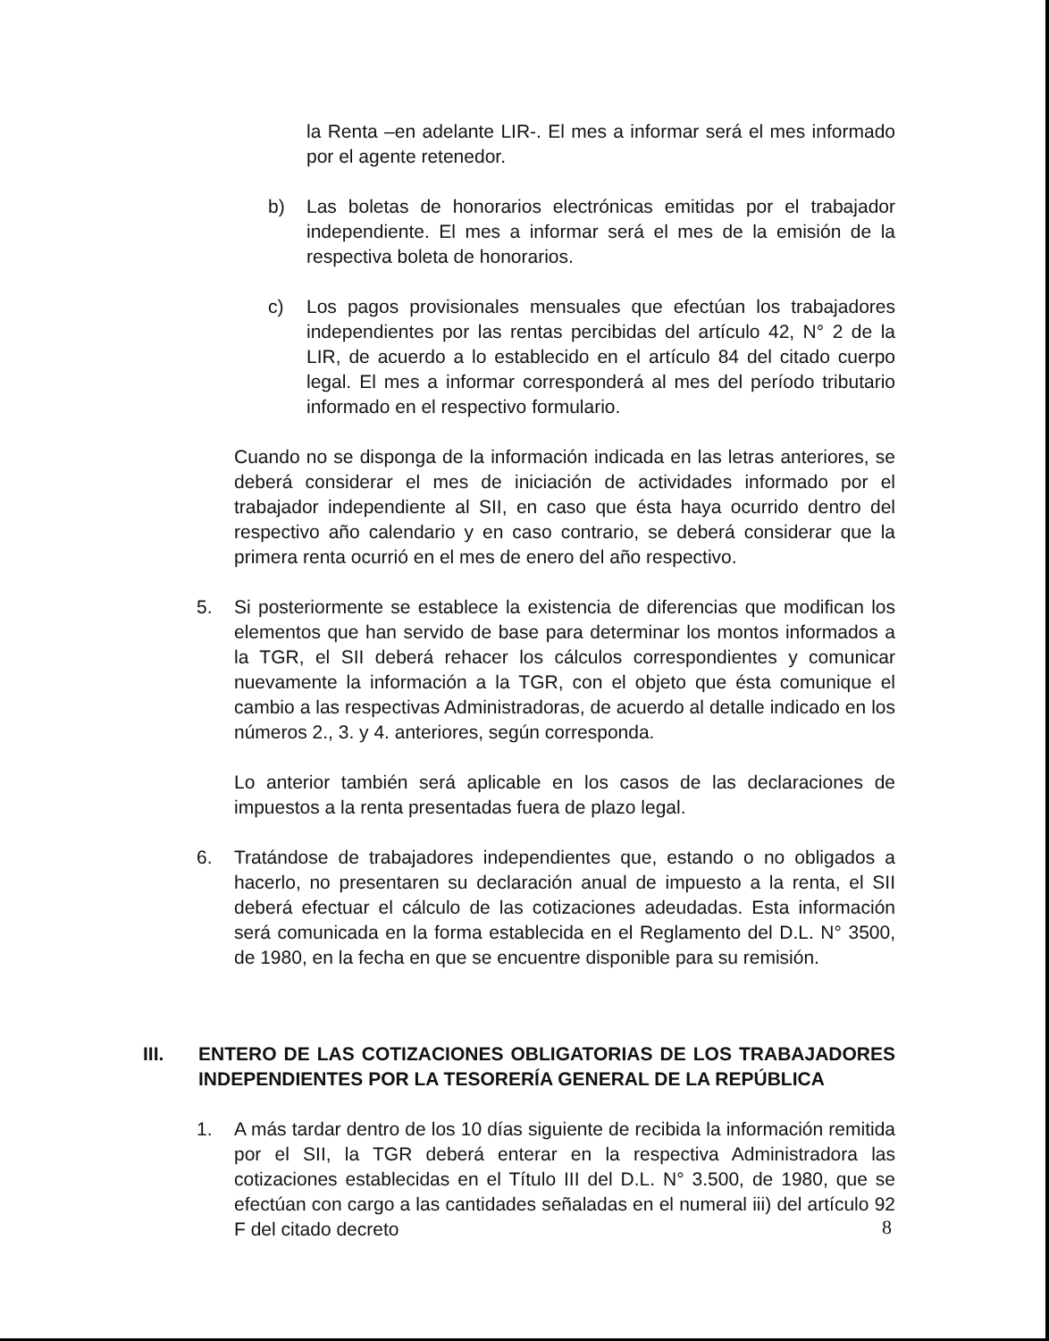la Renta –en adelante LIR-. El mes a informar será el mes informado por el agente retenedor.
b) Las boletas de honorarios electrónicas emitidas por el trabajador independiente. El mes a informar será el mes de la emisión de la respectiva boleta de honorarios.
c) Los pagos provisionales mensuales que efectúan los trabajadores independientes por las rentas percibidas del artículo 42, N° 2 de la LIR, de acuerdo a lo establecido en el artículo 84 del citado cuerpo legal. El mes a informar corresponderá al mes del período tributario informado en el respectivo formulario.
Cuando no se disponga de la información indicada en las letras anteriores, se deberá considerar el mes de iniciación de actividades informado por el trabajador independiente al SII, en caso que ésta haya ocurrido dentro del respectivo año calendario y en caso contrario, se deberá considerar que la primera renta ocurrió en el mes de enero del año respectivo.
5. Si posteriormente se establece la existencia de diferencias que modifican los elementos que han servido de base para determinar los montos informados a la TGR, el SII deberá rehacer los cálculos correspondientes y comunicar nuevamente la información a la TGR, con el objeto que ésta comunique el cambio a las respectivas Administradoras, de acuerdo al detalle indicado en los números 2., 3. y 4. anteriores, según corresponda.
Lo anterior también será aplicable en los casos de las declaraciones de impuestos a la renta presentadas fuera de plazo legal.
6. Tratándose de trabajadores independientes que, estando o no obligados a hacerlo, no presentaren su declaración anual de impuesto a la renta, el SII deberá efectuar el cálculo de las cotizaciones adeudadas. Esta información será comunicada en la forma establecida en el Reglamento del D.L. N° 3500, de 1980, en la fecha en que se encuentre disponible para su remisión.
III. ENTERO DE LAS COTIZACIONES OBLIGATORIAS DE LOS TRABAJADORES INDEPENDIENTES POR LA TESORERÍA GENERAL DE LA REPÚBLICA
1. A más tardar dentro de los 10 días siguiente de recibida la información remitida por el SII, la TGR deberá enterar en la respectiva Administradora las cotizaciones establecidas en el Título III del D.L. N° 3.500, de 1980, que se efectúan con cargo a las cantidades señaladas en el numeral iii) del artículo 92 F del citado decreto
8